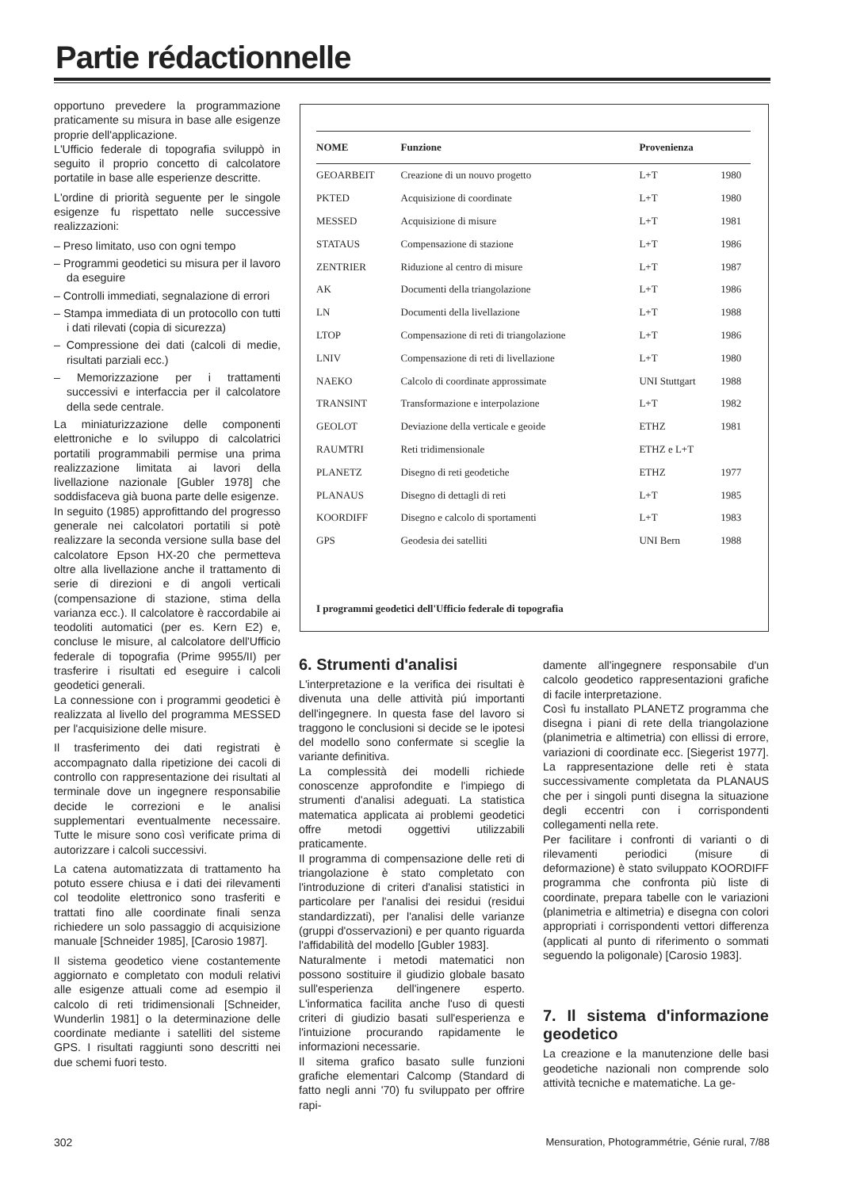Partie rédactionnelle
opportuno prevedere la programmazione praticamente su misura in base alle esigenze proprie dell'applicazione.
L'Ufficio federale di topografia sviluppò in seguito il proprio concetto di calcolatore portatile in base alle esperienze descritte.
L'ordine di priorità seguente per le singole esigenze fu rispettato nelle successive realizzazioni:
– Preso limitato, uso con ogni tempo
– Programmi geodetici su misura per il lavoro da eseguire
– Controlli immediati, segnalazione di errori
– Stampa immediata di un protocollo con tutti i dati rilevati (copia di sicurezza)
– Compressione dei dati (calcoli di medie, risultati parziali ecc.)
– Memorizzazione per i trattamenti successivi e interfaccia per il calcolatore della sede centrale.
La miniaturizzazione delle componenti elettroniche e lo sviluppo di calcolatrici portatili programmabili permise una prima realizzazione limitata ai lavori della livellazione nazionale [Gubler 1978] che soddisfaceva già buona parte delle esigenze.
In seguito (1985) approfittando del progresso generale nei calcolatori portatili si potè realizzare la seconda versione sulla base del calcolatore Epson HX-20 che permetteva oltre alla livellazione anche il trattamento di serie di direzioni e di angoli verticali (compensazione di stazione, stima della varianza ecc.). Il calcolatore è raccordabile ai teodoliti automatici (per es. Kern E2) e, concluse le misure, al calcolatore dell'Ufficio federale di topografia (Prime 9955/II) per trasferire i risultati ed eseguire i calcoli geodetici generali.
La connessione con i programmi geodetici è realizzata al livello del programma MESSED per l'acquisizione delle misure.
Il trasferimento dei dati registrati è accompagnato dalla ripetizione dei cacoli di controllo con rappresentazione dei risultati al terminale dove un ingegnere responsabilie decide le correzioni e le analisi supplementari eventualmente necessaire. Tutte le misure sono così verificate prima di autorizzare i calcoli successivi.
La catena automatizzata di trattamento ha potuto essere chiusa e i dati dei rilevamenti col teodolite elettronico sono trasferiti e trattati fino alle coordinate finali senza richiedere un solo passaggio di acquisizione manuale [Schneider 1985], [Carosio 1987].
Il sistema geodetico viene costantemente aggiornato e completato con moduli relativi alle esigenze attuali come ad esempio il calcolo di reti tridimensionali [Schneider, Wunderlin 1981] o la determinazione delle coordinate mediante i satelliti del sisteme GPS. I risultati raggiunti sono descritti nei due schemi fuori testo.
| NOME | Funzione | Provenienza | |
| --- | --- | --- | --- |
| GEOARBEIT | Creazione di un nouvo progetto | L+T | 1980 |
| PKTED | Acquisizione di coordinate | L+T | 1980 |
| MESSED | Acquisizione di misure | L+T | 1981 |
| STATAUS | Compensazione di stazione | L+T | 1986 |
| ZENTRIER | Riduzione al centro di misure | L+T | 1987 |
| AK | Documenti della triangolazione | L+T | 1986 |
| LN | Documenti della livellazione | L+T | 1988 |
| LTOP | Compensazione di reti di triangolazione | L+T | 1986 |
| LNIV | Compensazione di reti di livellazione | L+T | 1980 |
| NAEKO | Calcolo di coordinate approssimate | UNI Stuttgart | 1988 |
| TRANSINT | Transformazione e interpolazione | L+T | 1982 |
| GEOLOT | Deviazione della verticale e geoide | ETHZ | 1981 |
| RAUMTRI | Reti tridimensionale | ETHZ e L+T | |
| PLANETZ | Disegno di reti geodetiche | ETHZ | 1977 |
| PLANAUS | Disegno di dettagli di reti | L+T | 1985 |
| KOORDIFF | Disegno e calcolo di sportamenti | L+T | 1983 |
| GPS | Geodesia dei satelliti | UNI Bern | 1988 |
I programmi geodetici dell'Ufficio federale di topografia
6. Strumenti d'analisi
L'interpretazione e la verifica dei risultati è divenuta una delle attività piú importanti dell'ingegnere. In questa fase del lavoro si traggono le conclusioni si decide se le ipotesi del modello sono confermate si sceglie la variante definitiva.
La complessità dei modelli richiede conoscenze approfondite e l'impiego di strumenti d'analisi adeguati. La statistica matematica applicata ai problemi geodetici offre metodi oggettivi utilizzabili praticamente.
Il programma di compensazione delle reti di triangolazione è stato completato con l'introduzione di criteri d'analisi statistici in particolare per l'analisi dei residui (residui standardizzati), per l'analisi delle varianze (gruppi d'osservazioni) e per quanto riguarda l'affidabilità del modello [Gubler 1983].
Naturalmente i metodi matematici non possono sostituire il giudizio globale basato sull'esperienza dell'ingenere esperto. L'informatica facilita anche l'uso di questi criteri di giudizio basati sull'esperienza e l'intuizione procurando rapidamente le informazioni necessarie.
Il sitema grafico basato sulle funzioni grafiche elementari Calcomp (Standard di fatto negli anni '70) fu sviluppato per offrire rapi-
damente all'ingegnere responsabile d'un calcolo geodetico rappresentazioni grafiche di facile interpretazione.
Così fu installato PLANETZ programma che disegna i piani di rete della triangolazione (planimetria e altimetria) con ellissi di errore, variazioni di coordinate ecc. [Siegerist 1977]. La rappresentazione delle reti è stata successivamente completata da PLANAUS che per i singoli punti disegna la situazione degli eccentri con i corrispondenti collegamenti nella rete.
Per facilitare i confronti di varianti o di rilevamenti periodici (misure di deformazione) è stato sviluppato KOORDIFF programma che confronta più liste di coordinate, prepara tabelle con le variazioni (planimetria e altimetria) e disegna con colori appropriati i corrispondenti vettori differenza (applicati al punto di riferimento o sommati seguendo la poligonale) [Carosio 1983].
7. Il sistema d'informazione geodetico
La creazione e la manutenzione delle basi geodetiche nazionali non comprende solo attività tecniche e matematiche. La ge-
302
Mensuration, Photogrammétrie, Génie rural, 7/88